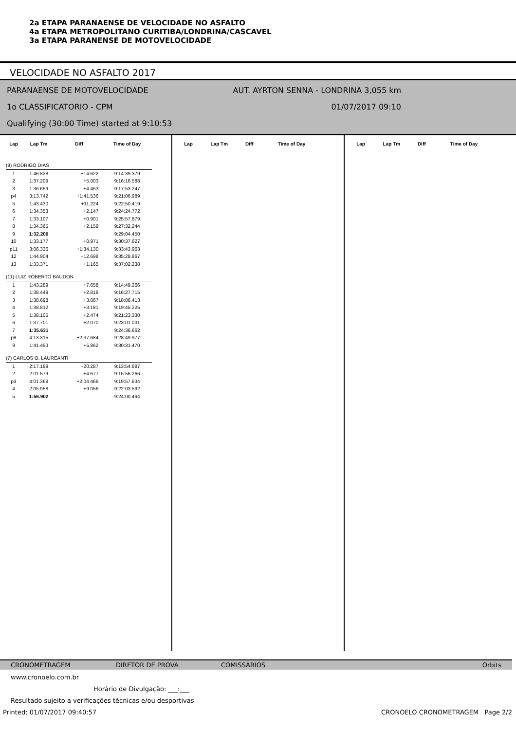2a ETAPA PARANAENSE DE VELOCIDADE NO ASFALTO
4a ETAPA METROPOLITANO CURITIBA/LONDRINA/CASCAVEL
3a ETAPA PARANENSE DE MOTOVELOCIDADE
VELOCIDADE NO ASFALTO 2017
PARANAENSE DE MOTOVELOCIDADE AUT. AYRTON SENNA - LONDRINA 3,055 km
1o CLASSIFICATORIO - CPM 01/07/2017 09:10
Qualifying (30:00 Time) started at 9:10:53
| Lap | Lap Tm | Diff | Time of Day |
| --- | --- | --- | --- |
| (9) RODRIGO DIAS | | | |
| 1 | 1:46.828 | +14.622 | 9:14:39.379 |
| 2 | 1:37.209 | +5.003 | 9:16:16.588 |
| 3 | 1:36.659 | +4.453 | 9:17:53.247 |
| p4 | 3:13.742 | +1:41.536 | 9:21:06.989 |
| 5 | 1:43.430 | +11.224 | 9:22:50.419 |
| 6 | 1:34.353 | +2.147 | 9:24:24.772 |
| 7 | 1:33.107 | +0.901 | 9:25:57.879 |
| 8 | 1:34.365 | +2.159 | 9:27:32.244 |
| 9 | 1:32.206 | | 9:29:04.450 |
| 10 | 1:33.177 | +0.971 | 9:30:37.627 |
| p11 | 3:06.336 | +1:34.130 | 9:33:43.963 |
| 12 | 1:44.904 | +12.698 | 9:35:28.867 |
| 13 | 1:33.371 | +1.165 | 9:37:02.238 |
| (11) LUIZ ROBERTO BAUDON | | | |
| 1 | 1:43.289 | +7.658 | 9:14:49.266 |
| 2 | 1:38.449 | +2.818 | 9:16:27.715 |
| 3 | 1:38.698 | +3.067 | 9:18:06.413 |
| 4 | 1:38.812 | +3.181 | 9:19:45.225 |
| 5 | 1:38.105 | +2.474 | 9:21:23.330 |
| 6 | 1:37.701 | +2.070 | 9:23:01.031 |
| 7 | 1:35.631 | | 9:24:36.662 |
| p8 | 4:13.315 | +2:37.684 | 9:28:49.977 |
| 9 | 1:41.493 | +5.862 | 9:30:31.470 |
| (7) CARLOS O. LAUREANTI | | | |
| 1 | 2:17.189 | +20.287 | 9:13:54.687 |
| 2 | 2:01.579 | +4.677 | 9:15:56.266 |
| p3 | 4:01.368 | +2:04.466 | 9:19:57.634 |
| 4 | 2:05.958 | +9.056 | 9:22:03.592 |
| 5 | 1:56.902 | | 9:24:00.494 |
| Lap | Lap Tm | Diff | Time of Day |
| --- | --- | --- | --- |
| Lap | Lap Tm | Diff | Time of Day |
| --- | --- | --- | --- |
CRONOMETRAGEM DIRETOR DE PROVA COMISSARIOS Orbits
www.cronoelo.com.br
Horário de Divulgação: ___:___
Resultado sujeito a verificações técnicas e/ou desportivas
Printed: 01/07/2017 09:40:57 CRONOELO CRONOMETRAGEM Page 2/2